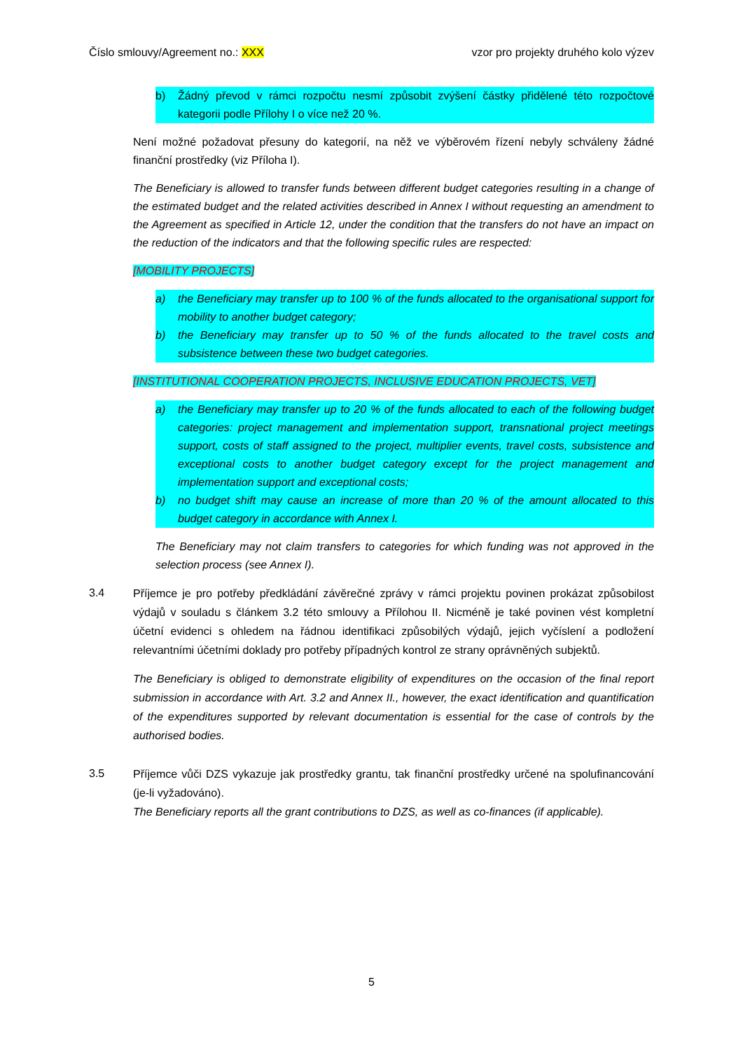Číslo smlouvy/Agreement no.: XXX vzor pro projekty druhého kolo výzev
b) Žádný převod v rámci rozpočtu nesmí způsobit zvýšení částky přidělené této rozpočtové kategorii podle Přílohy I o více než 20 %.
Není možné požadovat přesuny do kategorií, na něž ve výběrovém řízení nebyly schváleny žádné finanční prostředky (viz Příloha I).
The Beneficiary is allowed to transfer funds between different budget categories resulting in a change of the estimated budget and the related activities described in Annex I without requesting an amendment to the Agreement as specified in Article 12, under the condition that the transfers do not have an impact on the reduction of the indicators and that the following specific rules are respected:
[MOBILITY PROJECTS]
a) the Beneficiary may transfer up to 100 % of the funds allocated to the organisational support for mobility to another budget category;
b) the Beneficiary may transfer up to 50 % of the funds allocated to the travel costs and subsistence between these two budget categories.
[INSTITUTIONAL COOPERATION PROJECTS, INCLUSIVE EDUCATION PROJECTS, VET]
a) the Beneficiary may transfer up to 20 % of the funds allocated to each of the following budget categories: project management and implementation support, transnational project meetings support, costs of staff assigned to the project, multiplier events, travel costs, subsistence and exceptional costs to another budget category except for the project management and implementation support and exceptional costs;
b) no budget shift may cause an increase of more than 20 % of the amount allocated to this budget category in accordance with Annex I.
The Beneficiary may not claim transfers to categories for which funding was not approved in the selection process (see Annex I).
3.4
Příjemce je pro potřeby předkládání závěrečné zprávy v rámci projektu povinen prokázat způsobilost výdajů v souladu s článkem 3.2 této smlouvy a Přílohou II. Nicméně je také povinen vést kompletní účetní evidenci s ohledem na řádnou identifikaci způsobilých výdajů, jejich vyčíslení a podložení relevantními účetními doklady pro potřeby případných kontrol ze strany oprávněných subjektů.
The Beneficiary is obliged to demonstrate eligibility of expenditures on the occasion of the final report submission in accordance with Art. 3.2 and Annex II., however, the exact identification and quantification of the expenditures supported by relevant documentation is essential for the case of controls by the authorised bodies.
3.5
Příjemce vůči DZS vykazuje jak prostředky grantu, tak finanční prostředky určené na spolufinancování (je-li vyžadováno).
The Beneficiary reports all the grant contributions to DZS, as well as co-finances (if applicable).
5